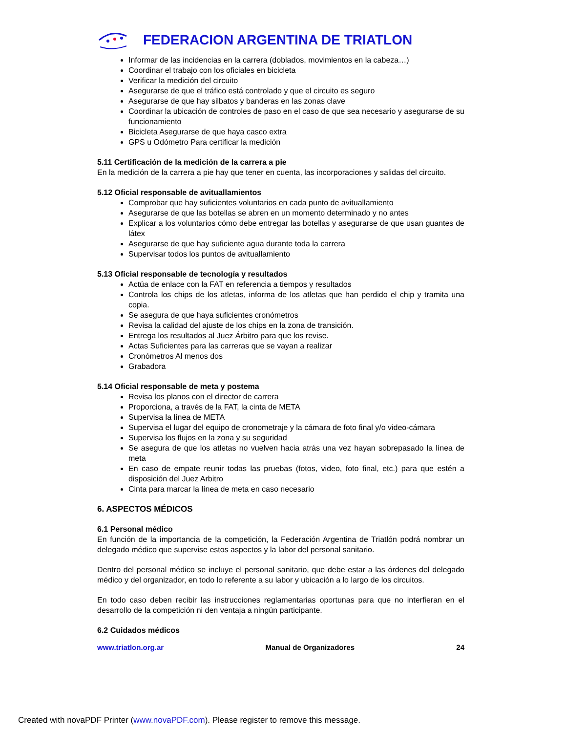FEDERACION ARGENTINA DE TRIATLON
Informar de las incidencias en la carrera (doblados, movimientos en la cabeza…)
Coordinar el trabajo con los oficiales en bicicleta
Verificar la medición del circuito
Asegurarse de que el tráfico está controlado y que el circuito es seguro
Asegurarse de que hay silbatos y banderas en las zonas clave
Coordinar la ubicación de controles de paso en el caso de que sea necesario y asegurarse de su funcionamiento
Bicicleta Asegurarse de que haya casco extra
GPS u Odómetro Para certificar la medición
5.11 Certificación de la medición de la carrera a pie
En la medición de la carrera a pie hay que tener en cuenta, las incorporaciones y salidas del circuito.
5.12 Oficial responsable de avituallamientos
Comprobar que hay suficientes voluntarios en cada punto de avituallamiento
Asegurarse de que las botellas se abren en un momento determinado y no antes
Explicar a los voluntarios cómo debe entregar las botellas y asegurarse de que usan guantes de látex
Asegurarse de que hay suficiente agua durante toda la carrera
Supervisar todos los puntos de avituallamiento
5.13 Oficial responsable de tecnología y resultados
Actúa de enlace con la FAT en referencia a tiempos y resultados
Controla los chips de los atletas, informa de los atletas que han perdido el chip y tramita una copia.
Se asegura de que haya suficientes cronómetros
Revisa la calidad del ajuste de los chips en la zona de transición.
Entrega los resultados al Juez Árbitro para que los revise.
Actas Suficientes para las carreras que se vayan a realizar
Cronómetros Al menos dos
Grabadora
5.14 Oficial responsable de meta y postema
Revisa los planos con el director de carrera
Proporciona, a través de la FAT, la cinta de META
Supervisa la línea de META
Supervisa el lugar del equipo de cronometraje y la cámara de foto final y/o video-cámara
Supervisa los flujos en la zona y su seguridad
Se asegura de que los atletas no vuelven hacia atrás una vez hayan sobrepasado la línea de meta
En caso de empate reunir todas las pruebas (fotos, video, foto final, etc.) para que estén a disposición del Juez Arbitro
Cinta para marcar la línea de meta en caso necesario
6. ASPECTOS MÉDICOS
6.1 Personal médico
En función de la importancia de la competición, la Federación Argentina de Triatlón podrá nombrar un delegado médico que supervise estos aspectos y la labor del personal sanitario.
Dentro del personal médico se incluye el personal sanitario, que debe estar a las órdenes del delegado médico y del organizador, en todo lo referente a su labor y ubicación a lo largo de los circuitos.
En todo caso deben recibir las instrucciones reglamentarias oportunas para que no interfieran en el desarrollo de la competición ni den ventaja a ningún participante.
6.2 Cuidados médicos
www.triatlon.org.ar Manual de Organizadores 24
Created with novaPDF Printer (www.novaPDF.com). Please register to remove this message.